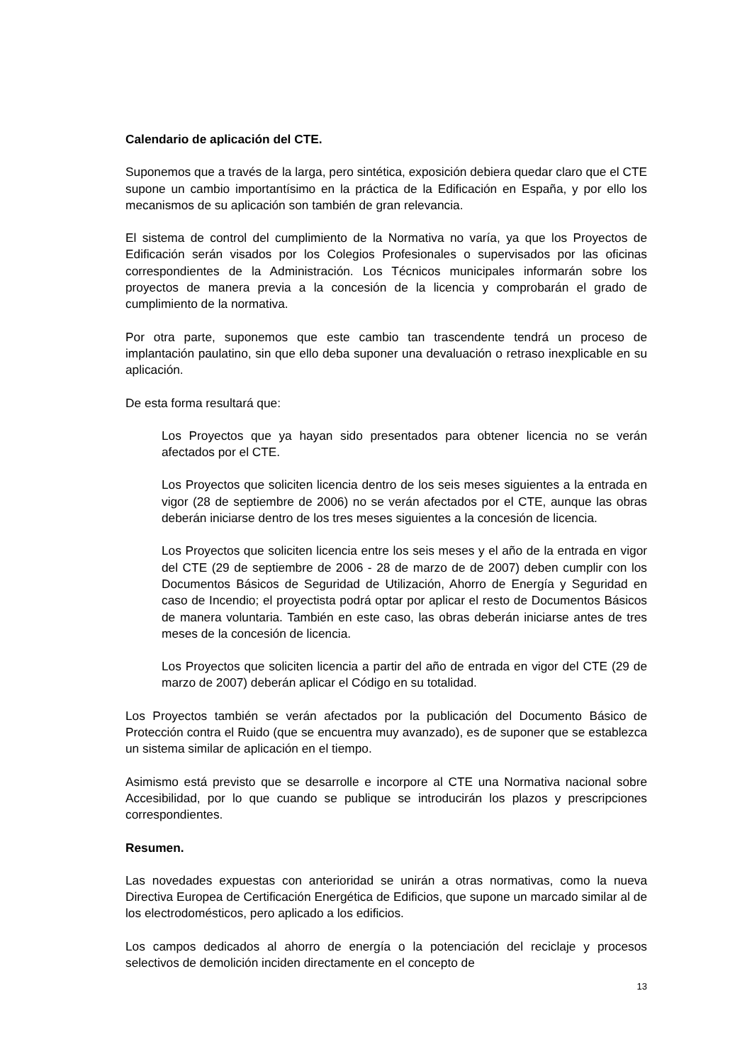Calendario de aplicación del CTE.
Suponemos que a través de la larga, pero sintética, exposición debiera quedar claro que el CTE supone un cambio importantísimo en la práctica de la Edificación en España, y por ello los mecanismos de su aplicación son también de gran relevancia.
El sistema de control del cumplimiento de la Normativa no varía, ya que los Proyectos de Edificación serán visados por los Colegios Profesionales o supervisados por las oficinas correspondientes de la Administración. Los Técnicos municipales informarán sobre los proyectos de manera previa a la concesión de la licencia y comprobarán el grado de cumplimiento de la normativa.
Por otra parte, suponemos que este cambio tan trascendente tendrá un proceso de implantación paulatino, sin que ello deba suponer una devaluación o retraso inexplicable en su aplicación.
De esta forma resultará que:
Los Proyectos que ya hayan sido presentados para obtener licencia no se verán afectados por el CTE.
Los Proyectos que soliciten licencia dentro de los seis meses siguientes a la entrada en vigor (28 de septiembre de 2006) no se verán afectados por el CTE, aunque las obras deberán iniciarse dentro de los tres meses siguientes a la concesión de licencia.
Los Proyectos que soliciten licencia entre los seis meses y el año de la entrada en vigor del CTE (29 de septiembre de 2006 - 28 de marzo de de 2007) deben cumplir con los Documentos Básicos de Seguridad de Utilización, Ahorro de Energía y Seguridad en caso de Incendio; el proyectista podrá optar por aplicar el resto de Documentos Básicos de manera voluntaria. También en este caso, las obras deberán iniciarse antes de tres meses de la concesión de licencia.
Los Proyectos que soliciten licencia a partir del año de entrada en vigor del CTE (29 de marzo de 2007) deberán aplicar el Código en su totalidad.
Los Proyectos también se verán afectados por la publicación del Documento Básico de Protección contra el Ruido (que se encuentra muy avanzado), es de suponer que se establezca un sistema similar de aplicación en el tiempo.
Asimismo está previsto que se desarrolle e incorpore al CTE una Normativa nacional sobre Accesibilidad, por lo que cuando se publique se introducirán los plazos y prescripciones correspondientes.
Resumen.
Las novedades expuestas con anterioridad se unirán a otras normativas, como la nueva Directiva Europea de Certificación Energética de Edificios, que supone un marcado similar al de los electrodomésticos, pero aplicado a los edificios.
Los campos dedicados al ahorro de energía o la potenciación del reciclaje y procesos selectivos de demolición inciden directamente en el concepto de
13